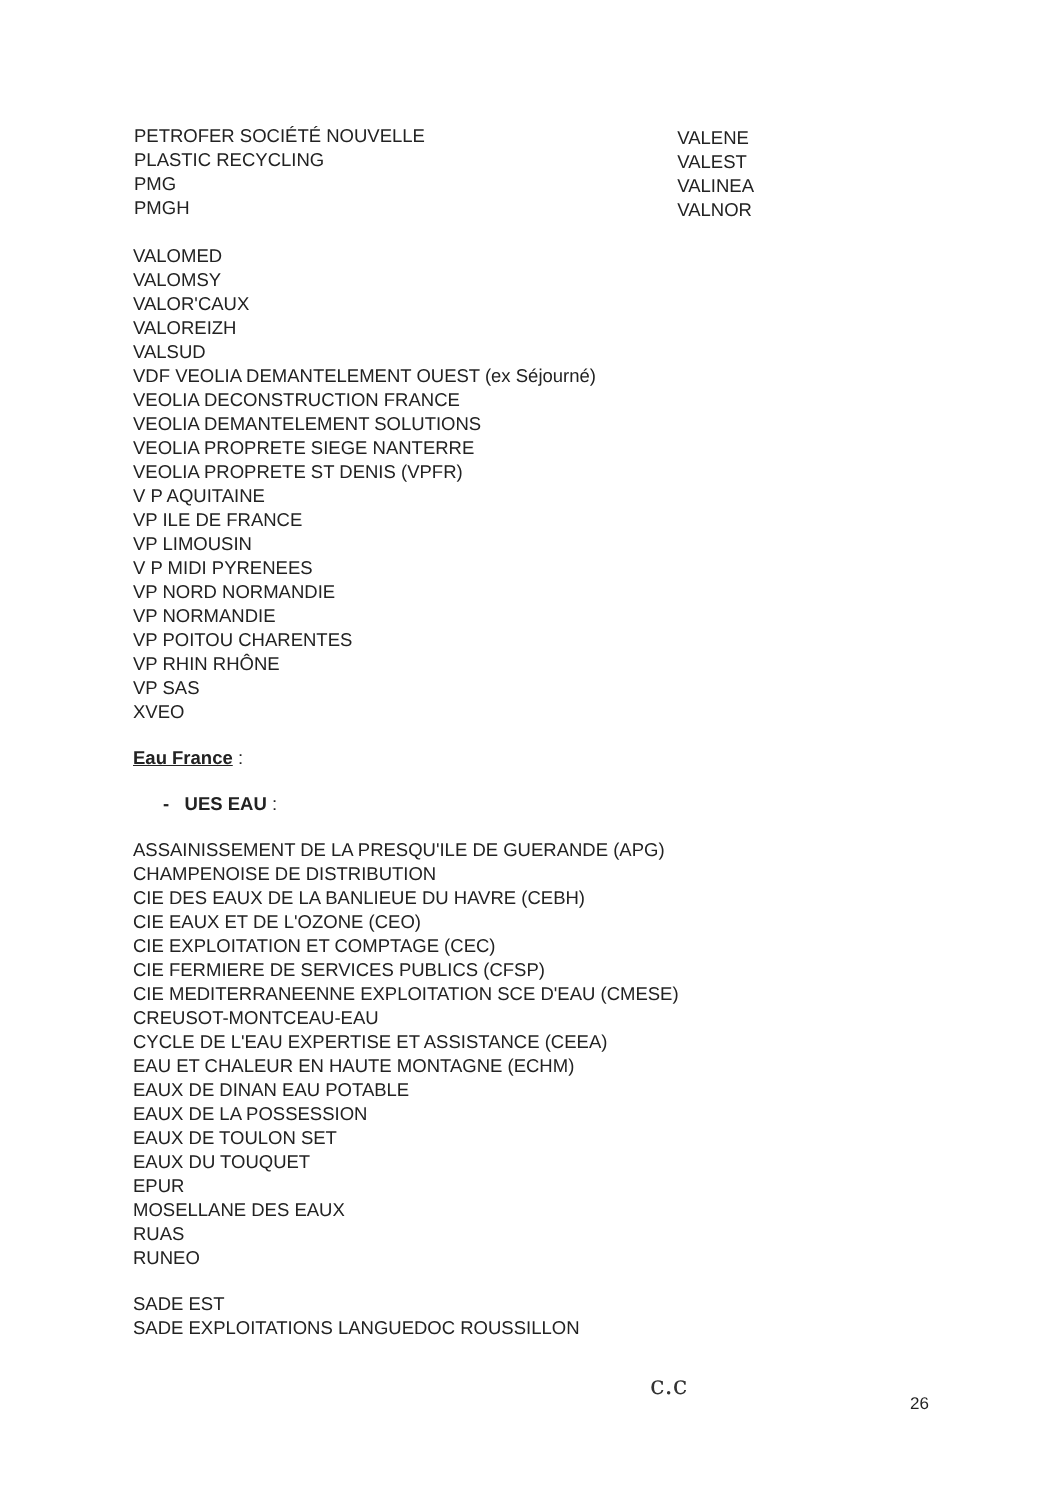PETROFER SOCIÉTÉ NOUVELLE
PLASTIC RECYCLING
PMG
PMGH
VALENE
VALEST
VALINEA
VALNOR
VALOMED
VALOMSY
VALOR'CAUX
VALOREIZH
VALSUD
VDF VEOLIA DEMANTELEMENT OUEST (ex Séjourné)
VEOLIA DECONSTRUCTION FRANCE
VEOLIA DEMANTELEMENT SOLUTIONS
VEOLIA PROPRETE SIEGE NANTERRE
VEOLIA PROPRETE ST DENIS (VPFR)
V P AQUITAINE
VP ILE DE FRANCE
VP LIMOUSIN
V P MIDI PYRENEES
VP NORD NORMANDIE
VP NORMANDIE
VP POITOU CHARENTES
VP RHIN RHÔNE
VP SAS
XVEO
Eau France :
- UES EAU :
ASSAINISSEMENT DE LA PRESQU'ILE DE GUERANDE (APG)
CHAMPENOISE DE DISTRIBUTION
CIE DES EAUX DE LA BANLIEUE DU HAVRE (CEBH)
CIE EAUX ET DE L'OZONE (CEO)
CIE EXPLOITATION ET COMPTAGE (CEC)
CIE FERMIERE DE SERVICES PUBLICS (CFSP)
CIE MEDITERRANEENNE EXPLOITATION SCE D'EAU (CMESE)
CREUSOT-MONTCEAU-EAU
CYCLE DE L'EAU EXPERTISE ET ASSISTANCE (CEEA)
EAU ET CHALEUR EN HAUTE MONTAGNE (ECHM)
EAUX DE DINAN EAU POTABLE
EAUX DE LA POSSESSION
EAUX DE TOULON SET
EAUX DU TOUQUET
EPUR
MOSELLANE DES EAUX
RUAS
RUNEO
SADE EST
SADE EXPLOITATIONS LANGUEDOC ROUSSILLON
c.c
26